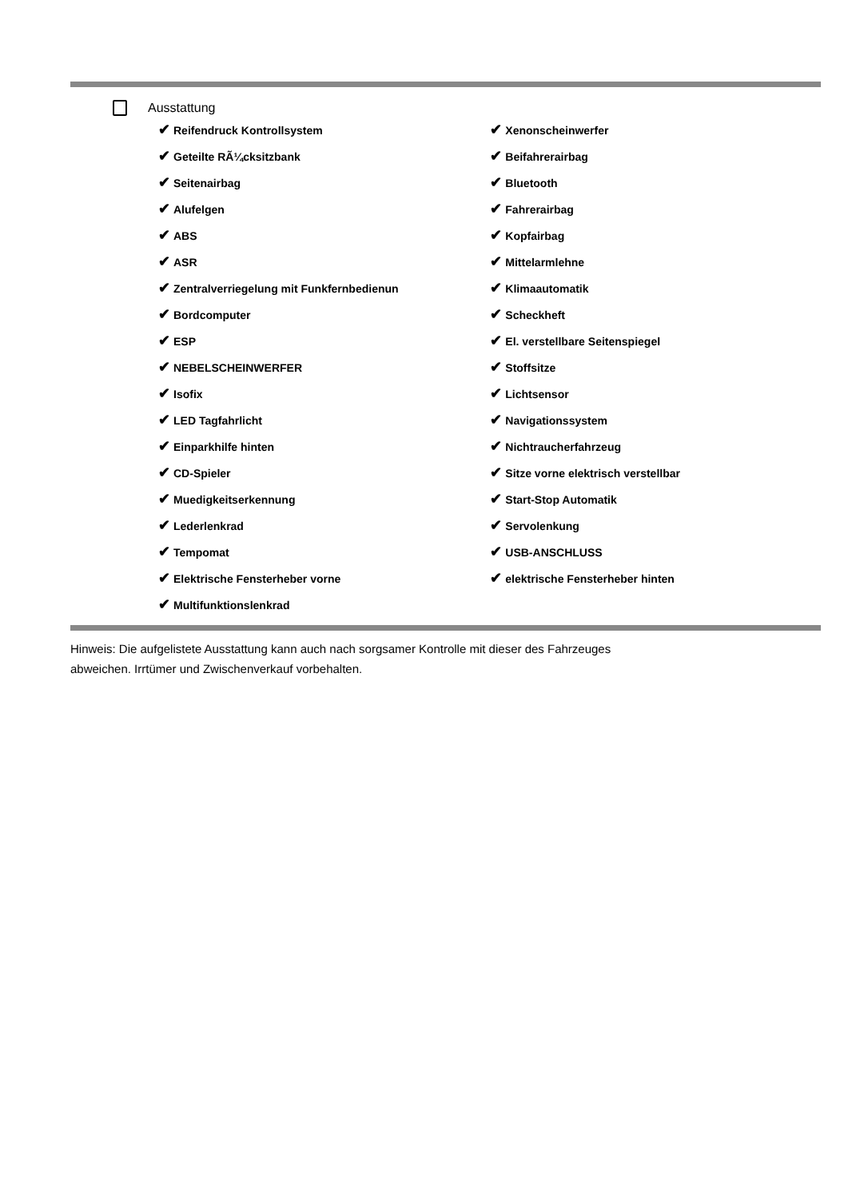Ausstattung
| ✔ Reifendruck Kontrollsystem | ✔ Xenonscheinwerfer |
| ✔ Geteilte RÃ¼cksitzbank | ✔ Beifahrerairbag |
| ✔ Seitenairbag | ✔ Bluetooth |
| ✔ Alufelgen | ✔ Fahrerairbag |
| ✔ ABS | ✔ Kopfairbag |
| ✔ ASR | ✔ Mittelarmlehne |
| ✔ Zentralverriegelung mit Funkfernbedienun | ✔ Klimaautomatik |
| ✔ Bordcomputer | ✔ Scheckheft |
| ✔ ESP | ✔ El. verstellbare Seitenspiegel |
| ✔ NEBELSCHEINWERFER | ✔ Stoffsitze |
| ✔ Isofix | ✔ Lichtsensor |
| ✔ LED Tagfahrlicht | ✔ Navigationssystem |
| ✔ Einparkhilfe hinten | ✔ Nichtraucherfahrzeug |
| ✔ CD-Spieler | ✔ Sitze vorne elektrisch verstellbar |
| ✔ Muedigkeitserkennung | ✔ Start-Stop Automatik |
| ✔ Lederlenkrad | ✔ Servolenkung |
| ✔ Tempomat | ✔ USB-ANSCHLUSS |
| ✔ Elektrische Fensterheber vorne | ✔ elektrische Fensterheber hinten |
| ✔ Multifunktionslenkrad | |
Hinweis: Die aufgelistete Ausstattung kann auch nach sorgsamer Kontrolle mit dieser des Fahrzeuges
abweichen. Irrtümer und Zwischenverkauf vorbehalten.